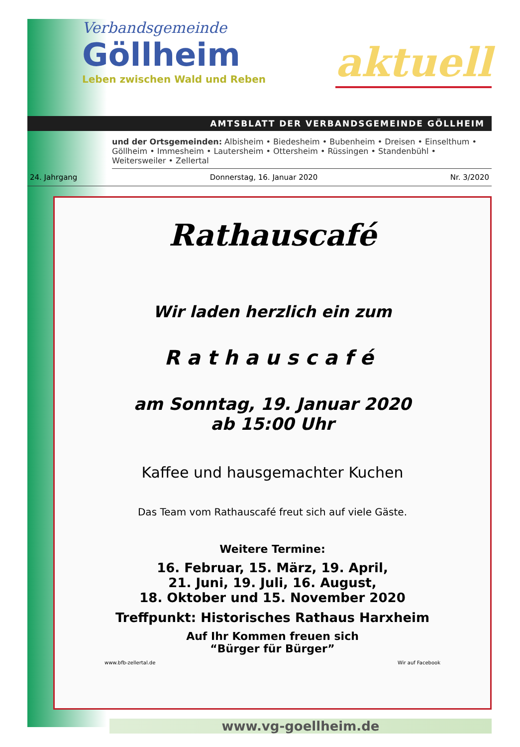Verbandsgemeinde
Göllheim
Leben zwischen Wald und Reben
aktuell
AMTSBLATT DER VERBANDSGEMEINDE GÖLLHEIM
und der Ortsgemeinden: Albisheim • Biedesheim • Bubenheim • Dreisen • Einselthum • Göllheim • Immesheim • Lautersheim • Ottersheim • Rüssingen • Standenbühl • Weitersweiler • Zellertal
24. Jahrgang Donnerstag, 16. Januar 2020 Nr. 3/2020
Rathauscafé
Wir laden herzlich ein zum
Rathauscafé
am Sonntag, 19. Januar 2020
ab 15:00 Uhr
Kaffee und hausgemachter Kuchen
Das Team vom Rathauscafé freut sich auf viele Gäste.
Weitere Termine:
16. Februar, 15. März, 19. April,
21. Juni, 19. Juli, 16. August,
18. Oktober und 15. November 2020
Treffpunkt: Historisches Rathaus Harxheim
Auf Ihr Kommen freuen sich
“Bürger für Bürger”
www.bfb-zellertal.de Wir auf Facebook
www.vg-goellheim.de